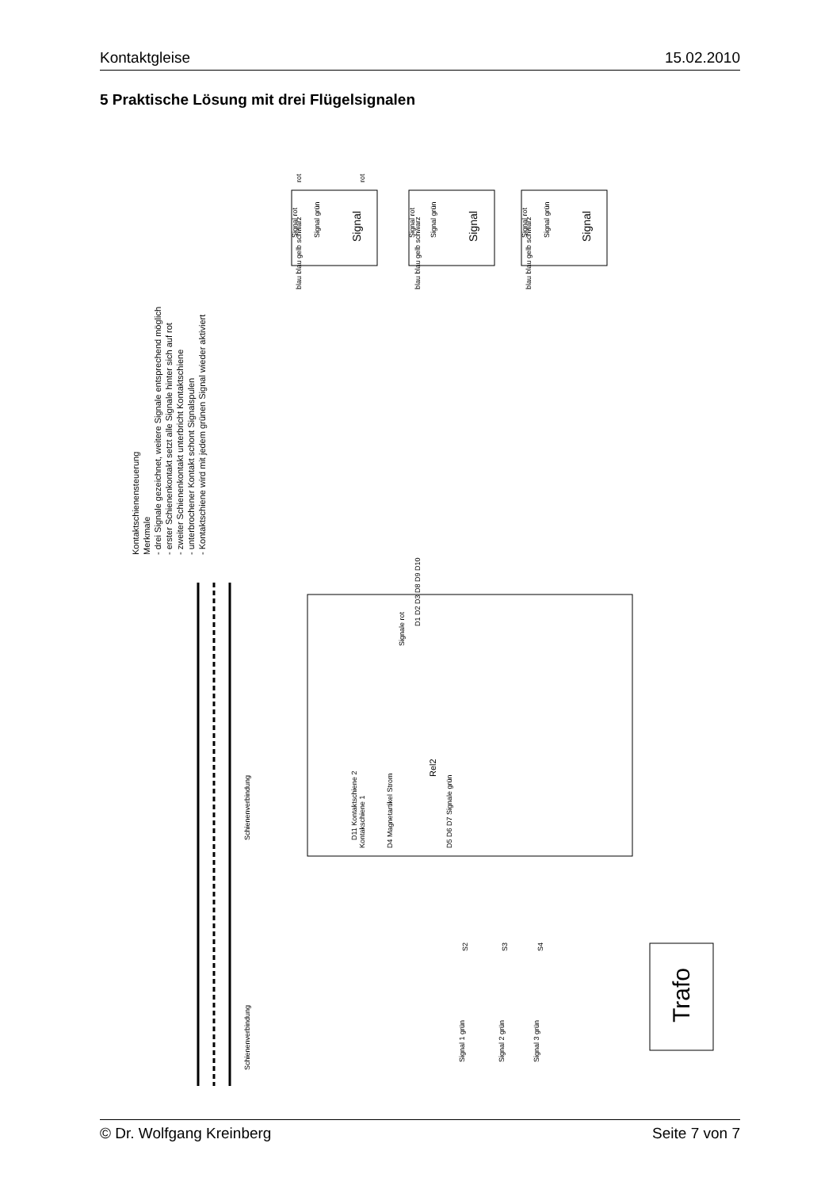Kontaktgleise 15.02.2010
5 Praktische Lösung mit drei Flügelsignalen
Kontaktschienensteuerung
Merkmale
- drei Signale gezeichnet, weitere Signale entsprechend möglich
- erster Schienenkontakt setzt alle Signale hinter sich auf rot
- zweiter Schienenkontakt unterbricht Kontaktschiene
- unterbrochener Kontakt schont Signalspulen
- Kontaktschiene wird mit jedem grünen Signal wieder aktiviert
Signal rot
Signal grün
Signal
Signal rot
Signal grün
Signal
Signal rot
Signal grün
Signal
rot
rot
blau blau gelb schwarz
blau blau gelb schwarz
blau blau gelb schwarz
Signale rot
D1 D2 D3 D8 D9 D10
Rel2
D11 Kontaktschiene 2
Kontakschiene 1
D4 Magnetartikel Strom
D5 D6 D7 Signale grün
Schienenverbindung
Schienenverbindung
S2
S3
S4
Signal 1 grün
Signal 2 grün
Signal 3 grün
Trafo
© Dr. Wolfgang Kreinberg Seite 7 von 7